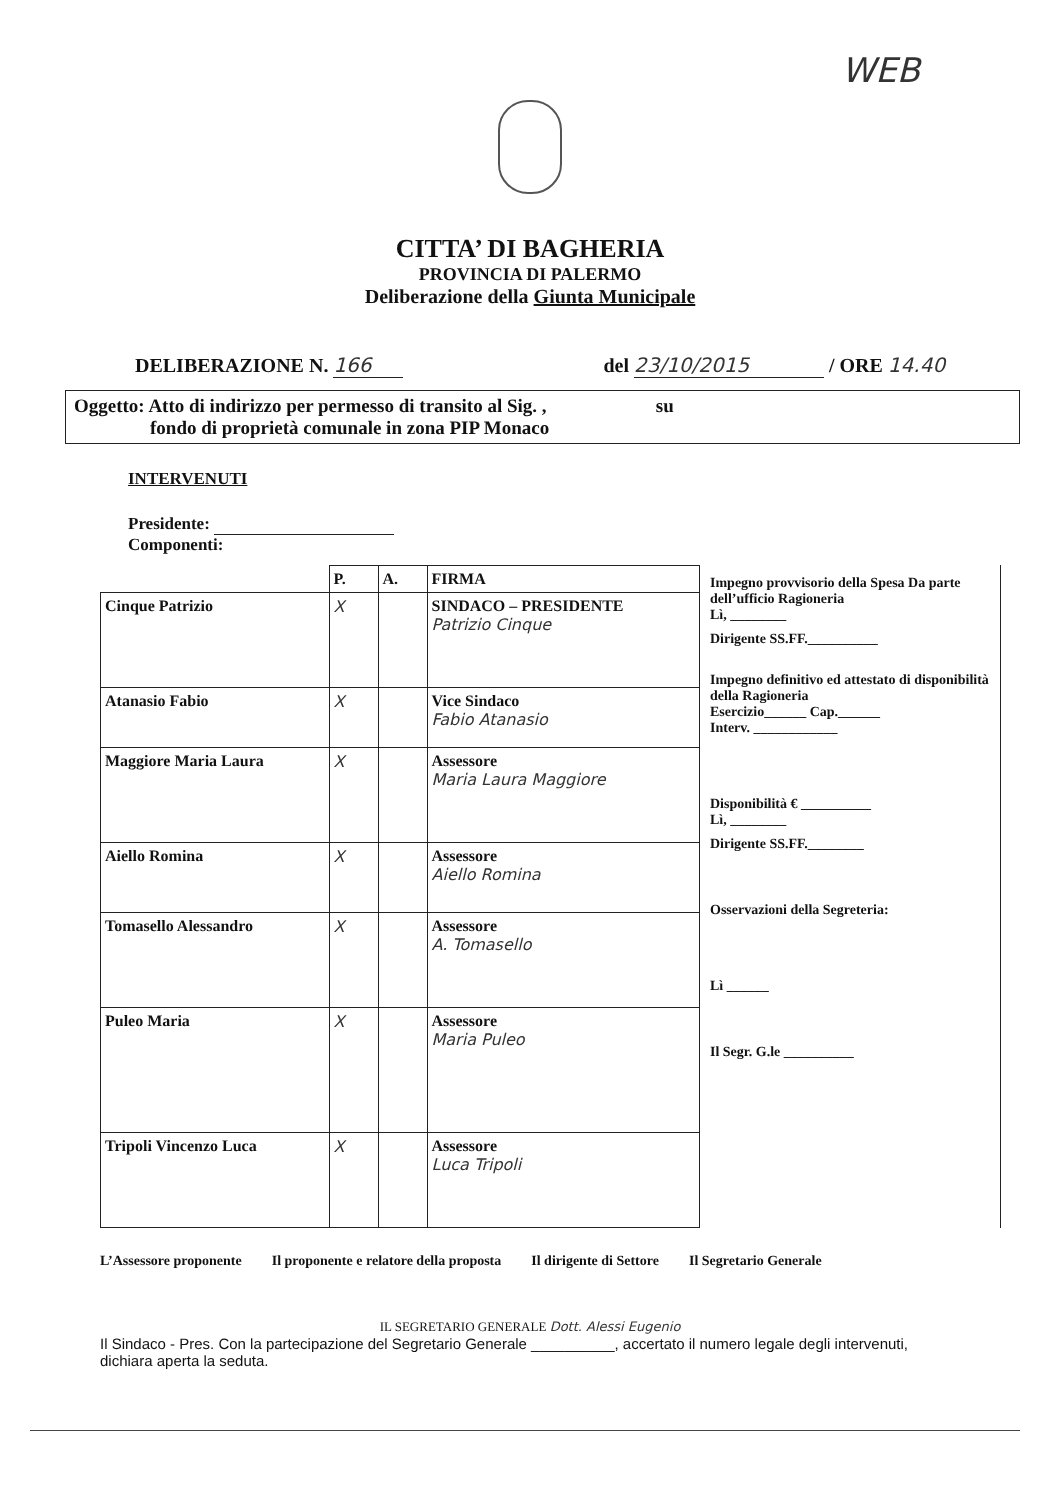WEB
CITTA’ DI BAGHERIA
PROVINCIA DI PALERMO
Deliberazione della Giunta Municipale
DELIBERAZIONE N. 166 del 23/10/2015 / ORE 14.40
Oggetto: Atto di indirizzo per permesso di transito al Sig. , su
fondo di proprietà comunale in zona PIP Monaco
INTERVENUTI
Presidente:
Componenti:
| | P. | A. | FIRMA |
| Cinque Patrizio | X | | SINDACO – PRESIDENTE Patrizio Cinque |
| Atanasio Fabio | X | | Vice Sindaco Fabio Atanasio |
| Maggiore Maria Laura | X | | Assessore Maria Laura Maggiore |
| Aiello Romina | X | | Assessore Aiello Romina |
| Tomasello Alessandro | X | | Assessore A. Tomasello |
| Puleo Maria | X | | Assessore Maria Puleo |
| Tripoli Vincenzo Luca | X | | Assessore Luca Tripoli |
Impegno provvisorio della Spesa Da parte dell’ufficio Ragioneria
Lì, ________
Dirigente SS.FF.__________
Impegno definitivo ed attestato di disponibilità della Ragioneria
Esercizio______ Cap.______
Interv. ____________
Disponibilità € __________
Lì, ________
Dirigente SS.FF.________
Osservazioni della Segreteria:
Lì ______
Il Segr. G.le __________
L’Assessore proponente Il proponente e relatore della proposta Il dirigente di Settore Il Segretario Generale
IL SEGRETARIO GENERALE Dott. Alessi Eugenio
Il Sindaco - Pres. Con la partecipazione del Segretario Generale __________, accertato il numero legale degli intervenuti, dichiara aperta la seduta.